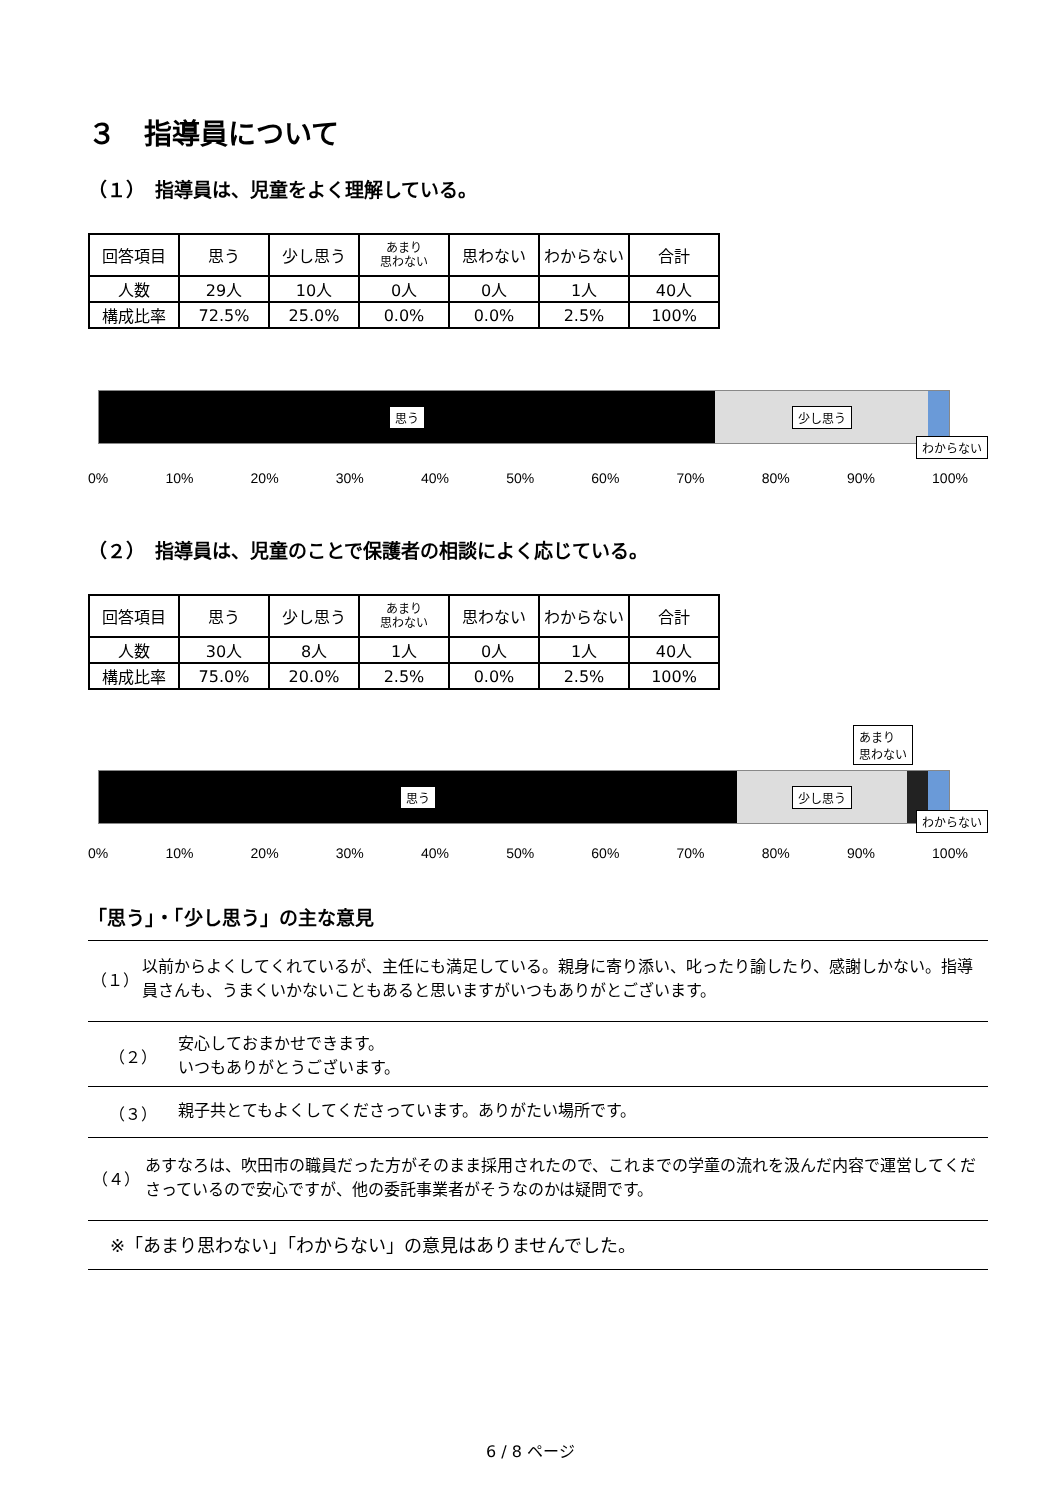３　指導員について
（１）　指導員は、児童をよく理解している。
| 回答項目 | 思う | 少し思う | あまり 思わない | 思わない | わからない | 合計 |
| 人数 | 29人 | 10人 | 0人 | 0人 | 1人 | 40人 |
| 構成比率 | 72.5% | 25.0% | 0.0% | 0.0% | 2.5% | 100% |
思う 少し思う
わからない
0% 10% 20% 30% 40% 50% 60% 70% 80% 90% 100%
（２）　指導員は、児童のことで保護者の相談によく応じている。
| 回答項目 | 思う | 少し思う | あまり 思わない | 思わない | わからない | 合計 |
| 人数 | 30人 | 8人 | 1人 | 0人 | 1人 | 40人 |
| 構成比率 | 75.0% | 20.0% | 2.5% | 0.0% | 2.5% | 100% |
あまり
思わない
思う 少し思う
わからない
0% 10% 20% 30% 40% 50% 60% 70% 80% 90% 100%
「思う」・「少し思う」の主な意見
（１） 以前からよくしてくれているが、主任にも満足している。親身に寄り添い、叱ったり諭したり、感謝しかない。指導員さんも、うまくいかないこともあると思いますがいつもありがとございます。
（２） 安心しておまかせできます。
いつもありがとうございます。
（３） 親子共とてもよくしてくださっています。ありがたい場所です。
（４） あすなろは、吹田市の職員だった方がそのまま採用されたので、これまでの学童の流れを汲んだ内容で運営してくださっているので安心ですが、他の委託事業者がそうなのかは疑問です。
※「あまり思わない」「わからない」の意見はありませんでした。
6 / 8 ページ